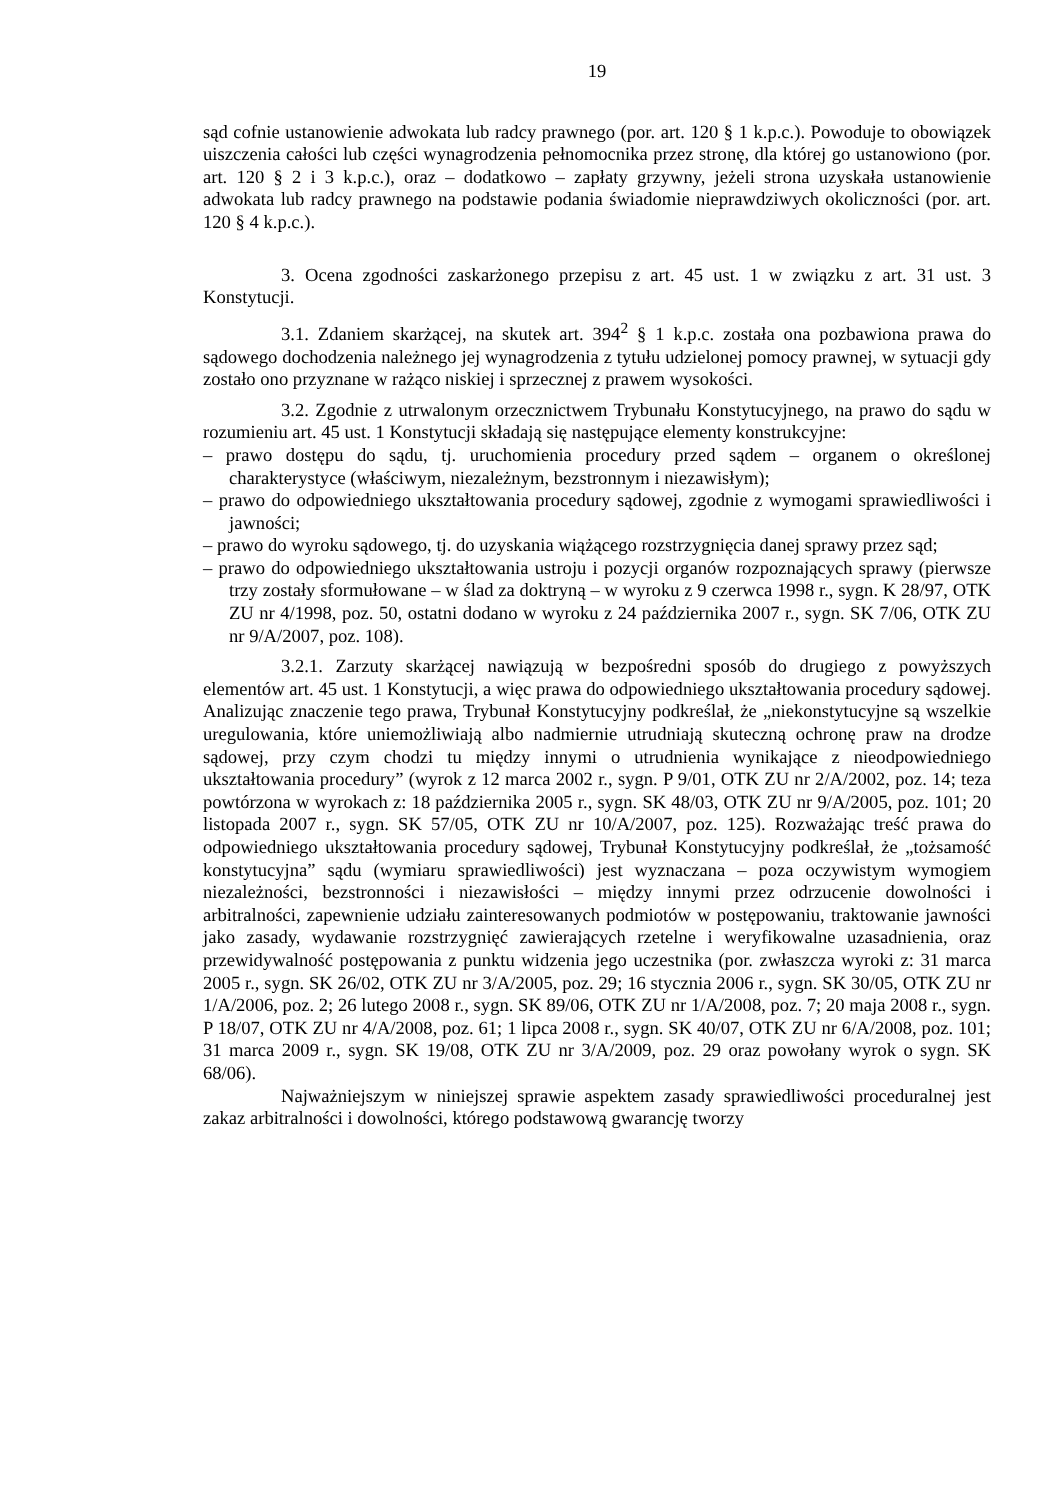19
sąd cofnie ustanowienie adwokata lub radcy prawnego (por. art. 120 § 1 k.p.c.). Powoduje to obowiązek uiszczenia całości lub części wynagrodzenia pełnomocnika przez stronę, dla której go ustanowiono (por. art. 120 § 2 i 3 k.p.c.), oraz – dodatkowo – zapłaty grzywny, jeżeli strona uzyskała ustanowienie adwokata lub radcy prawnego na podstawie podania świadomie nieprawdziwych okoliczności (por. art. 120 § 4 k.p.c.).
3. Ocena zgodności zaskarżonego przepisu z art. 45 ust. 1 w związku z art. 31 ust. 3 Konstytucji.
3.1. Zdaniem skarżącej, na skutek art. 394<sup>2</sup> § 1 k.p.c. została ona pozbawiona prawa do sądowego dochodzenia należnego jej wynagrodzenia z tytułu udzielonej pomocy prawnej, w sytuacji gdy zostało ono przyznane w rażąco niskiej i sprzecznej z prawem wysokości.
3.2. Zgodnie z utrwalonym orzecznictwem Trybunału Konstytucyjnego, na prawo do sądu w rozumieniu art. 45 ust. 1 Konstytucji składają się następujące elementy konstrukcyjne:
– prawo dostępu do sądu, tj. uruchomienia procedury przed sądem – organem o określonej charakterystyce (właściwym, niezależnym, bezstronnym i niezawisłym);
– prawo do odpowiedniego ukształtowania procedury sądowej, zgodnie z wymogami sprawiedliwości i jawności;
– prawo do wyroku sądowego, tj. do uzyskania wiążącego rozstrzygnięcia danej sprawy przez sąd;
– prawo do odpowiedniego ukształtowania ustroju i pozycji organów rozpoznających sprawy (pierwsze trzy zostały sformułowane – w ślad za doktryną – w wyroku z 9 czerwca 1998 r., sygn. K 28/97, OTK ZU nr 4/1998, poz. 50, ostatni dodano w wyroku z 24 października 2007 r., sygn. SK 7/06, OTK ZU nr 9/A/2007, poz. 108).
3.2.1. Zarzuty skarżącej nawiązują w bezpośredni sposób do drugiego z powyższych elementów art. 45 ust. 1 Konstytucji, a więc prawa do odpowiedniego ukształtowania procedury sądowej. Analizując znaczenie tego prawa, Trybunał Konstytucyjny podkreślał, że „niekonstytucyjne są wszelkie uregulowania, które uniemożliwiają albo nadmiernie utrudniają skuteczną ochronę praw na drodze sądowej, przy czym chodzi tu między innymi o utrudnienia wynikające z nieodpowiedniego ukształtowania procedury” (wyrok z 12 marca 2002 r., sygn. P 9/01, OTK ZU nr 2/A/2002, poz. 14; teza powtórzona w wyrokach z: 18 października 2005 r., sygn. SK 48/03, OTK ZU nr 9/A/2005, poz. 101; 20 listopada 2007 r., sygn. SK 57/05, OTK ZU nr 10/A/2007, poz. 125). Rozważając treść prawa do odpowiedniego ukształtowania procedury sądowej, Trybunał Konstytucyjny podkreślał, że „tożsamość konstytucyjna” sądu (wymiaru sprawiedliwości) jest wyznaczana – poza oczywistym wymogiem niezależności, bezstronności i niezawisłości – między innymi przez odrzucenie dowolności i arbitralności, zapewnienie udziału zainteresowanych podmiotów w postępowaniu, traktowanie jawności jako zasady, wydawanie rozstrzygnięć zawierających rzetelne i weryfikowalne uzasadnienia, oraz przewidywalność postępowania z punktu widzenia jego uczestnika (por. zwłaszcza wyroki z: 31 marca 2005 r., sygn. SK 26/02, OTK ZU nr 3/A/2005, poz. 29; 16 stycznia 2006 r., sygn. SK 30/05, OTK ZU nr 1/A/2006, poz. 2; 26 lutego 2008 r., sygn. SK 89/06, OTK ZU nr 1/A/2008, poz. 7; 20 maja 2008 r., sygn. P 18/07, OTK ZU nr 4/A/2008, poz. 61; 1 lipca 2008 r., sygn. SK 40/07, OTK ZU nr 6/A/2008, poz. 101; 31 marca 2009 r., sygn. SK 19/08, OTK ZU nr 3/A/2009, poz. 29 oraz powołany wyrok o sygn. SK 68/06).
Najważniejszym w niniejszej sprawie aspektem zasady sprawiedliwości proceduralnej jest zakaz arbitralności i dowolności, którego podstawową gwarancję tworzy